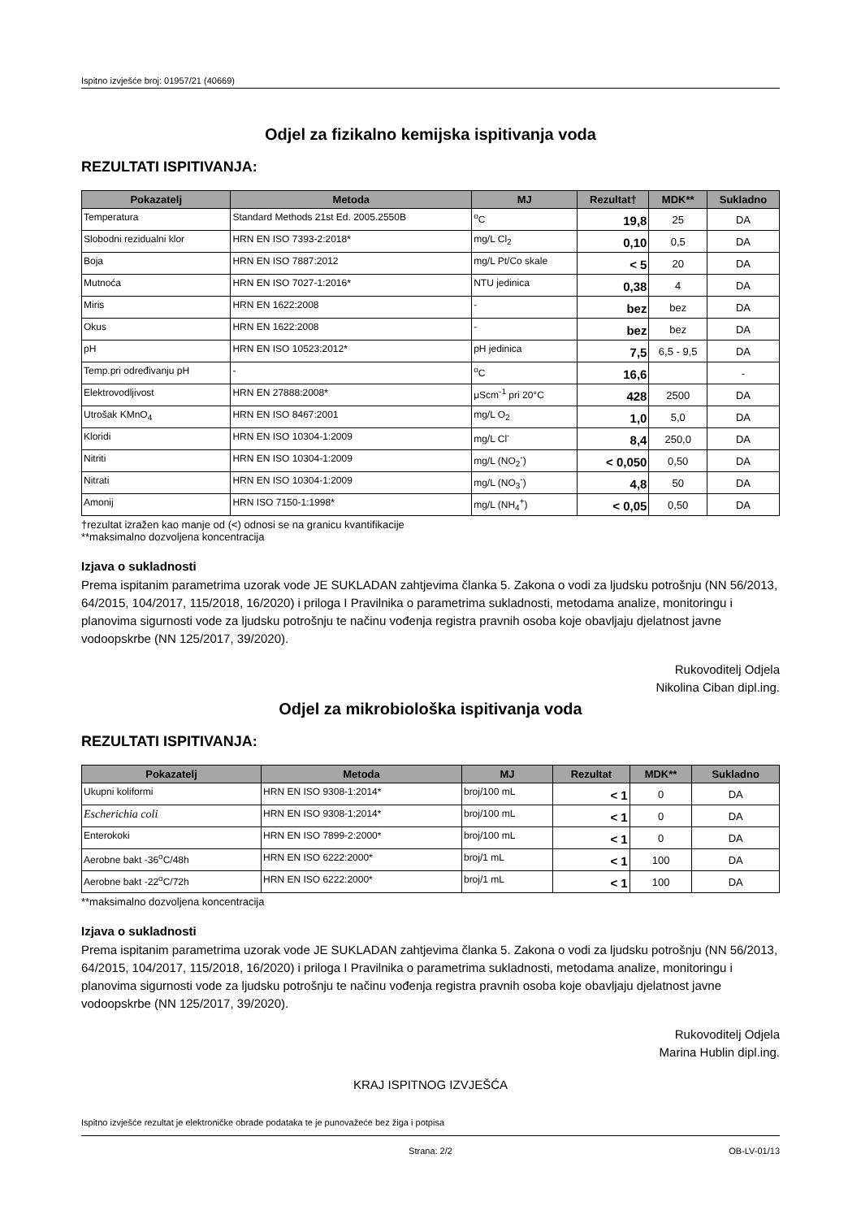Ispitno izvješće broj: 01957/21 (40669)
Odjel za fizikalno kemijska ispitivanja voda
REZULTATI ISPITIVANJA:
| Pokazatelj | Metoda | MJ | Rezultat† | MDK** | Sukladno |
| --- | --- | --- | --- | --- | --- |
| Temperatura | Standard Methods 21st Ed. 2005.2550B | <sup>o</sup> C | 19,8 | 25 | DA |
| Slobodni rezidualni klor | HRN EN ISO 7393-2:2018* | mg/L Cl<sub>2</sub> | 0,10 | 0,5 | DA |
| Boja | HRN EN ISO 7887:2012 | mg/L Pt/Co skale | < 5 | 20 | DA |
| Mutnoća | HRN EN ISO 7027-1:2016* | NTU jedinica | 0,38 | 4 | DA |
| Miris | HRN EN 1622:2008 | - | bez | bez | DA |
| Okus | HRN EN 1622:2008 | - | bez | bez | DA |
| pH | HRN EN ISO 10523:2012* | pH jedinica | 7,5 | 6,5 - 9,5 | DA |
| Temp.pri određivanju pH | - | <sup>o</sup> C | 16,6 | | - |
| Elektrovodljivost | HRN EN 27888:2008* | μScm<sup>-1</sup> pri 20°C | 428 | 2500 | DA |
| Utrošak KMnO<sub>4</sub> | HRN EN ISO 8467:2001 | mg/L O<sub>2</sub> | 1,0 | 5,0 | DA |
| Kloridi | HRN EN ISO 10304-1:2009 | mg/L Cl<sup>-</sup> | 8,4 | 250,0 | DA |
| Nitriti | HRN EN ISO 10304-1:2009 | mg/L (NO<sub>2</sub><sup>-</sup>) | < 0,050 | 0,50 | DA |
| Nitrati | HRN EN ISO 10304-1:2009 | mg/L (NO<sub>3</sub><sup>-</sup>) | 4,8 | 50 | DA |
| Amonij | HRN ISO 7150-1:1998* | mg/L (NH<sub>4</sub><sup>+</sup>) | < 0,05 | 0,50 | DA |
†rezultat izražen kao manje od (<) odnosi se na granicu kvantifikacije
**maksimalno dozvoljena koncentracija
Izjava o sukladnosti
Prema ispitanim parametrima uzorak vode JE SUKLADAN zahtjevima članka 5. Zakona o vodi za ljudsku potrošnju (NN 56/2013, 64/2015, 104/2017, 115/2018, 16/2020) i priloga I Pravilnika o parametrima sukladnosti, metodama analize, monitoringu i planovima sigurnosti vode za ljudsku potrošnju te načinu vođenja registra pravnih osoba koje obavljaju djelatnost javne vodoopskrbe (NN 125/2017, 39/2020).
Rukovoditelj Odjela
Nikolina Ciban dipl.ing.
Odjel za mikrobiološka ispitivanja voda
REZULTATI ISPITIVANJA:
| Pokazatelj | Metoda | MJ | Rezultat | MDK** | Sukladno |
| --- | --- | --- | --- | --- | --- |
| Ukupni koliformi | HRN EN ISO 9308-1:2014* | broj/100 mL | < 1 | 0 | DA |
| Escherichia coli | HRN EN ISO 9308-1:2014* | broj/100 mL | < 1 | 0 | DA |
| Enterokoki | HRN EN ISO 7899-2:2000* | broj/100 mL | < 1 | 0 | DA |
| Aerobne bakt -36<sup>o</sup>C/48h | HRN EN ISO 6222:2000* | broj/1 mL | < 1 | 100 | DA |
| Aerobne bakt -22<sup>o</sup>C/72h | HRN EN ISO 6222:2000* | broj/1 mL | < 1 | 100 | DA |
**maksimalno dozvoljena koncentracija
Izjava o sukladnosti
Prema ispitanim parametrima uzorak vode JE SUKLADAN zahtjevima članka 5. Zakona o vodi za ljudsku potrošnju (NN 56/2013, 64/2015, 104/2017, 115/2018, 16/2020) i priloga I Pravilnika o parametrima sukladnosti, metodama analize, monitoringu i planovima sigurnosti vode za ljudsku potrošnju te načinu vođenja registra pravnih osoba koje obavljaju djelatnost javne vodoopskrbe (NN 125/2017, 39/2020).
Rukovoditelj Odjela
Marina Hublin dipl.ing.
KRAJ ISPITNOG IZVJEŠĆA
Ispitno izvješće rezultat je elektroničke obrade podataka te je punovažeće bez žiga i potpisa
Strana: 2/2 OB-LV-01/13